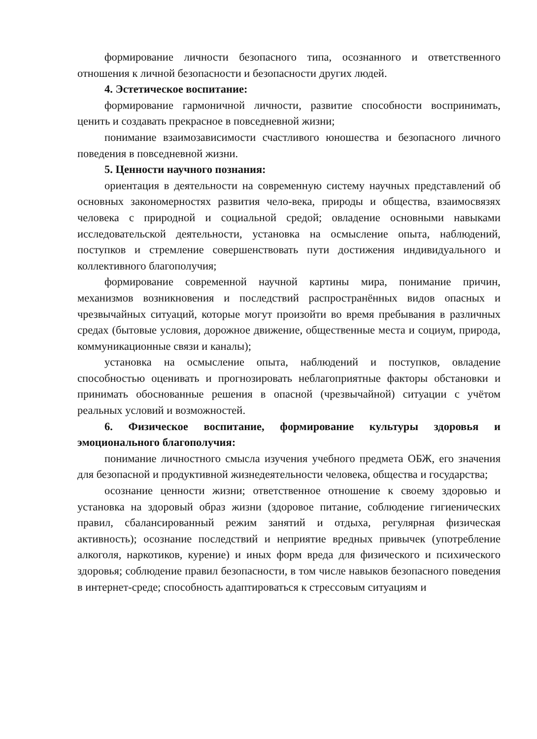формирование личности безопасного типа, осознанного и ответственного отношения к личной безопасности и безопасности других людей.
4. Эстетическое воспитание:
формирование гармоничной личности, развитие способности воспринимать, ценить и создавать прекрасное в повседневной жизни;
понимание взаимозависимости счастливого юношества и безопасного личного поведения в повседневной жизни.
5. Ценности научного познания:
ориентация в деятельности на современную систему научных представлений об основных закономерностях развития чело-века, природы и общества, взаимосвязях человека с природной и социальной средой; овладение основными навыками исследовательской деятельности, установка на осмысление опыта, наблюдений, поступков и стремление совершенствовать пути достижения индивидуального и коллективного благополучия;
формирование современной научной картины мира, понимание причин, механизмов возникновения и последствий распространённых видов опасных и чрезвычайных ситуаций, которые могут произойти во время пребывания в различных средах (бытовые условия, дорожное движение, общественные места и социум, природа, коммуникационные связи и каналы);
установка на осмысление опыта, наблюдений и поступков, овладение способностью оценивать и прогнозировать неблагоприятные факторы обстановки и принимать обоснованные решения в опасной (чрезвычайной) ситуации с учётом реальных условий и возможностей.
6. Физическое воспитание, формирование культуры здоровья и эмоционального благополучия:
понимание личностного смысла изучения учебного предмета ОБЖ, его значения для безопасной и продуктивной жизнедеятельности человека, общества и государства;
осознание ценности жизни; ответственное отношение к своему здоровью и установка на здоровый образ жизни (здоровое питание, соблюдение гигиенических правил, сбалансированный режим занятий и отдыха, регулярная физическая активность); осознание последствий и неприятие вредных привычек (употребление алкоголя, наркотиков, курение) и иных форм вреда для физического и психического здоровья; соблюдение правил безопасности, в том числе навыков безопасного поведения в интернет-среде; способность адаптироваться к стрессовым ситуациям и